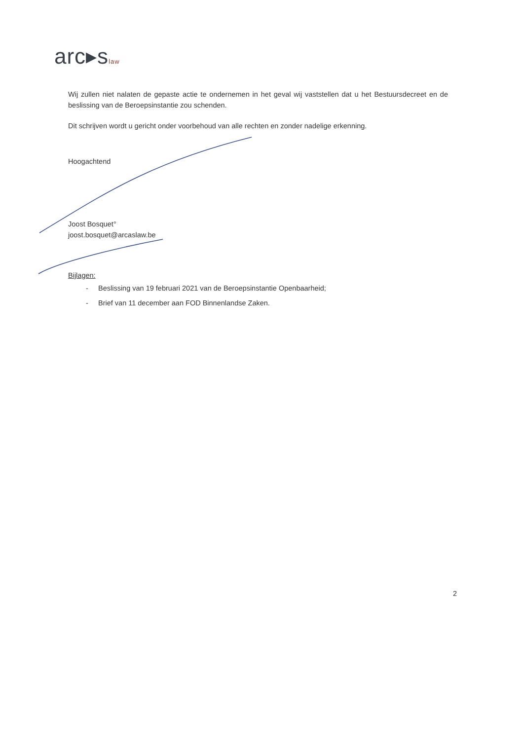arc▸slaw
Wij zullen niet nalaten de gepaste actie te ondernemen in het geval wij vaststellen dat u het Bestuursdecreet en de beslissing van de Beroepsinstantie zou schenden.
Dit schrijven wordt u gericht onder voorbehoud van alle rechten en zonder nadelige erkenning.
Hoogachtend
Joost Bosquet°
joost.bosquet@arcaslaw.be
Bijlagen:
- Beslissing van 19 februari 2021 van de Beroepsinstantie Openbaarheid;
- Brief van 11 december aan FOD Binnenlandse Zaken.
2